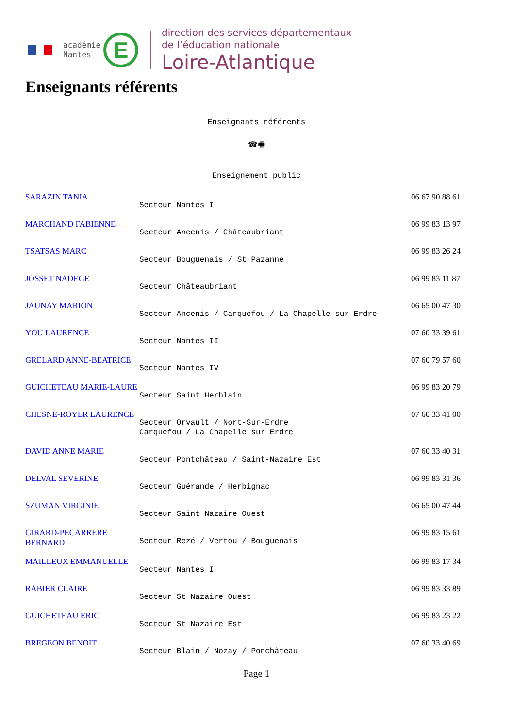académie
Nantes
E
direction des services départementaux
de l’éducation nationale
Loire-Atlantique
Enseignants référents
Enseignants référents
☎🖷
Enseignement public
| SARAZIN TANIA | Secteur Nantes I | 06 67 90 88 61 |
| MARCHAND FABIENNE | Secteur Ancenis / Châteaubriant | 06 99 83 13 97 |
| TSATSAS MARC | Secteur Bouguenais / St Pazanne | 06 99 83 26 24 |
| JOSSET NADEGE | Secteur Châteaubriant | 06 99 83 11 87 |
| JAUNAY MARION | Secteur Ancenis / Carquefou / La Chapelle sur Erdre | 06 65 00 47 30 |
| YOU LAURENCE | Secteur Nantes II | 07 60 33 39 61 |
| GRELARD ANNE-BEATRICE | Secteur Nantes IV | 07 60 79 57 60 |
| GUICHETEAU MARIE-LAURE | Secteur Saint Herblain | 06 99 83 20 79 |
| CHESNE-ROYER LAURENCE | Secteur Orvault / Nort-Sur-Erdre Carquefou / La Chapelle sur Erdre | 07 60 33 41 00 |
| DAVID ANNE MARIE | Secteur Pontchâteau / Saint-Nazaire Est | 07 60 33 40 31 |
| DELVAL SEVERINE | Secteur Guérande / Herbignac | 06 99 83 31 36 |
| SZUMAN VIRGINIE | Secteur Saint Nazaire Ouest | 06 65 00 47 44 |
| GIRARD-PECARRERE BERNARD | Secteur Rezé / Vertou / Bouguenais | 06 99 83 15 61 |
| MAILLEUX EMMANUELLE | Secteur Nantes I | 06 99 83 17 34 |
| RABIER CLAIRE | Secteur St Nazaire Ouest | 06 99 83 33 89 |
| GUICHETEAU ERIC | Secteur St Nazaire Est | 06 99 83 23 22 |
| BREGEON BENOIT | Secteur Blain / Nozay / Ponchâteau | 07 60 33 40 69 |
Page 1